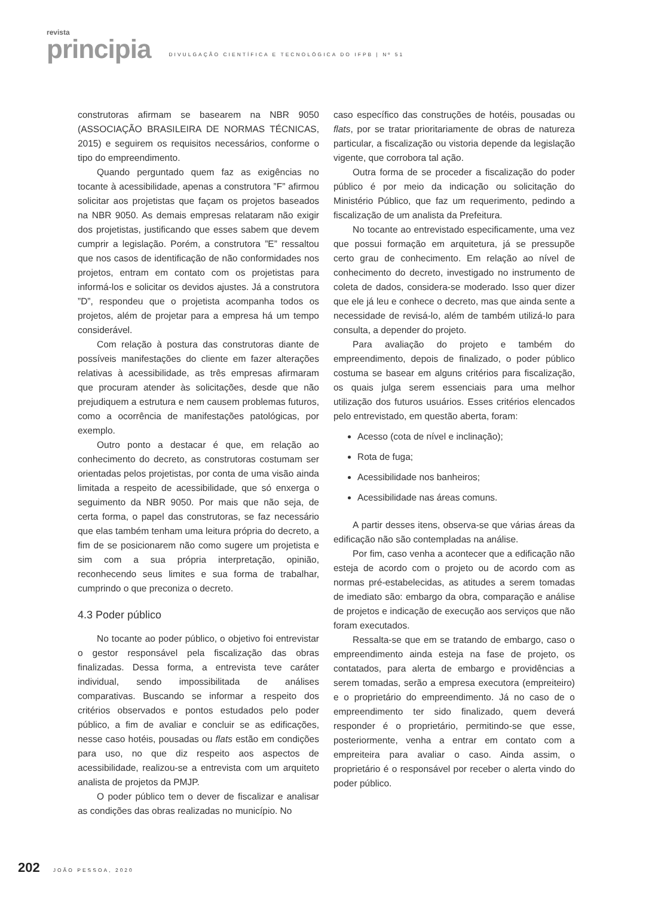revista
principia
DIVULGAÇÃO CIENTÍFICA E TECNOLÓGICA DO IFPB | Nº 51
construtoras afirmam se basearem na NBR 9050 (ASSOCIAÇÃO BRASILEIRA DE NORMAS TÉCNICAS, 2015) e seguirem os requisitos necessários, conforme o tipo do empreendimento.
Quando perguntado quem faz as exigências no tocante à acessibilidade, apenas a construtora ”F” afirmou solicitar aos projetistas que façam os projetos baseados na NBR 9050. As demais empresas relataram não exigir dos projetistas, justificando que esses sabem que devem cumprir a legislação. Porém, a construtora ”E” ressaltou que nos casos de identificação de não conformidades nos projetos, entram em contato com os projetistas para informá-los e solicitar os devidos ajustes. Já a construtora ”D”, respondeu que o projetista acompanha todos os projetos, além de projetar para a empresa há um tempo considerável.
Com relação à postura das construtoras diante de possíveis manifestações do cliente em fazer alterações relativas à acessibilidade, as três empresas afirmaram que procuram atender às solicitações, desde que não prejudiquem a estrutura e nem causem problemas futuros, como a ocorrência de manifestações patológicas, por exemplo.
Outro ponto a destacar é que, em relação ao conhecimento do decreto, as construtoras costumam ser orientadas pelos projetistas, por conta de uma visão ainda limitada a respeito de acessibilidade, que só enxerga o seguimento da NBR 9050. Por mais que não seja, de certa forma, o papel das construtoras, se faz necessário que elas também tenham uma leitura própria do decreto, a fim de se posicionarem não como sugere um projetista e sim com a sua própria interpretação, opinião, reconhecendo seus limites e sua forma de trabalhar, cumprindo o que preconiza o decreto.
4.3 Poder público
No tocante ao poder público, o objetivo foi entrevistar o gestor responsável pela fiscalização das obras finalizadas. Dessa forma, a entrevista teve caráter individual, sendo impossibilitada de análises comparativas. Buscando se informar a respeito dos critérios observados e pontos estudados pelo poder público, a fim de avaliar e concluir se as edificações, nesse caso hotéis, pousadas ou flats estão em condições para uso, no que diz respeito aos aspectos de acessibilidade, realizou-se a entrevista com um arquiteto analista de projetos da PMJP.
O poder público tem o dever de fiscalizar e analisar as condições das obras realizadas no município. No
caso específico das construções de hotéis, pousadas ou flats, por se tratar prioritariamente de obras de natureza particular, a fiscalização ou vistoria depende da legislação vigente, que corrobora tal ação.
Outra forma de se proceder a fiscalização do poder público é por meio da indicação ou solicitação do Ministério Público, que faz um requerimento, pedindo a fiscalização de um analista da Prefeitura.
No tocante ao entrevistado especificamente, uma vez que possui formação em arquitetura, já se pressupõe certo grau de conhecimento. Em relação ao nível de conhecimento do decreto, investigado no instrumento de coleta de dados, considera-se moderado. Isso quer dizer que ele já leu e conhece o decreto, mas que ainda sente a necessidade de revisá-lo, além de também utilizá-lo para consulta, a depender do projeto.
Para avaliação do projeto e também do empreendimento, depois de finalizado, o poder público costuma se basear em alguns critérios para fiscalização, os quais julga serem essenciais para uma melhor utilização dos futuros usuários. Esses critérios elencados pelo entrevistado, em questão aberta, foram:
Acesso (cota de nível e inclinação);
Rota de fuga;
Acessibilidade nos banheiros;
Acessibilidade nas áreas comuns.
A partir desses itens, observa-se que várias áreas da edificação não são contempladas na análise.
Por fim, caso venha a acontecer que a edificação não esteja de acordo com o projeto ou de acordo com as normas pré-estabelecidas, as atitudes a serem tomadas de imediato são: embargo da obra, comparação e análise de projetos e indicação de execução aos serviços que não foram executados.
Ressalta-se que em se tratando de embargo, caso o empreendimento ainda esteja na fase de projeto, os contatados, para alerta de embargo e providências a serem tomadas, serão a empresa executora (empreiteiro) e o proprietário do empreendimento. Já no caso de o empreendimento ter sido finalizado, quem deverá responder é o proprietário, permitindo-se que esse, posteriormente, venha a entrar em contato com a empreiteira para avaliar o caso. Ainda assim, o proprietário é o responsável por receber o alerta vindo do poder público.
202 JOÃO PESSOA, 2020